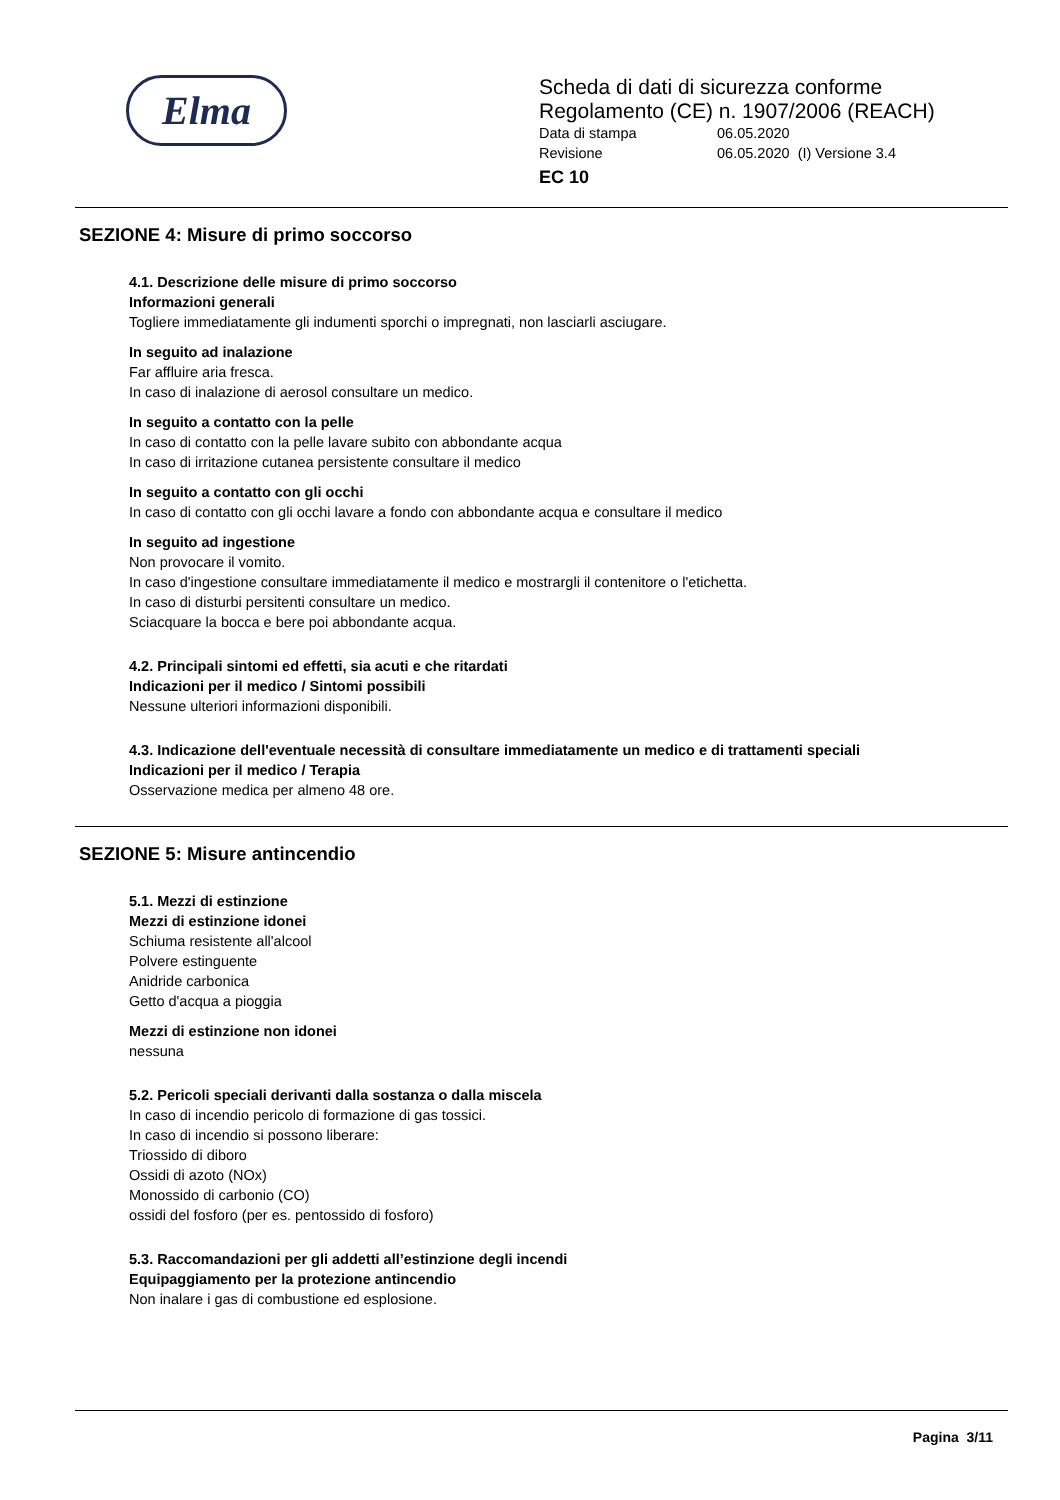Elma
Scheda di dati di sicurezza conforme
Regolamento (CE) n. 1907/2006 (REACH)
Data di stampa 06.05.2020
Revisione 06.05.2020 (I) Versione 3.4
EC 10
SEZIONE 4: Misure di primo soccorso
4.1. Descrizione delle misure di primo soccorso
Informazioni generali
Togliere immediatamente gli indumenti sporchi o impregnati, non lasciarli asciugare.
In seguito ad inalazione
Far affluire aria fresca.
In caso di inalazione di aerosol consultare un medico.
In seguito a contatto con la pelle
In caso di contatto con la pelle lavare subito con abbondante acqua
In caso di irritazione cutanea persistente consultare il medico
In seguito a contatto con gli occhi
In caso di contatto con gli occhi lavare a fondo con abbondante acqua e consultare il medico
In seguito ad ingestione
Non provocare il vomito.
In caso d'ingestione consultare immediatamente il medico e mostrargli il contenitore o l'etichetta.
In caso di disturbi persitenti consultare un medico.
Sciacquare la bocca e bere poi abbondante acqua.
4.2. Principali sintomi ed effetti, sia acuti e che ritardati
Indicazioni per il medico / Sintomi possibili
Nessune ulteriori informazioni disponibili.
4.3. Indicazione dell'eventuale necessità di consultare immediatamente un medico e di trattamenti speciali
Indicazioni per il medico / Terapia
Osservazione medica per almeno 48 ore.
SEZIONE 5: Misure antincendio
5.1. Mezzi di estinzione
Mezzi di estinzione idonei
Schiuma resistente all'alcool
Polvere estinguente
Anidride carbonica
Getto d'acqua a pioggia
Mezzi di estinzione non idonei
nessuna
5.2. Pericoli speciali derivanti dalla sostanza o dalla miscela
In caso di incendio pericolo di formazione di gas tossici.
In caso di incendio si possono liberare:
Triossido di diboro
Ossidi di azoto (NOx)
Monossido di carbonio (CO)
ossidi del fosforo (per es. pentossido di fosforo)
5.3. Raccomandazioni per gli addetti all’estinzione degli incendi
Equipaggiamento per la protezione antincendio
Non inalare i gas di combustione ed esplosione.
Pagina 3/11